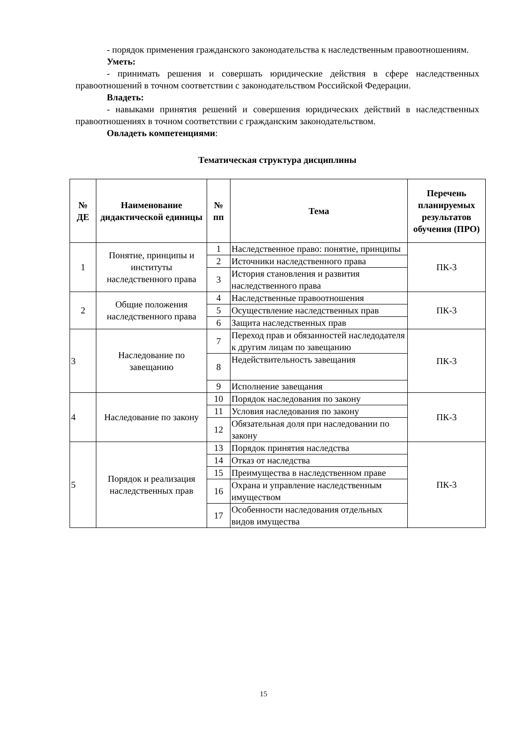- порядок применения гражданского законодательства к наследственным правоотношениям.
Уметь:
- принимать решения и совершать юридические действия в сфере наследственных правоотношений в точном соответствии с законодательством Российской Федерации.
Владеть:
- навыками принятия решений и совершения юридических действий в наследственных правоотношениях в точном соответствии с гражданским законодательством.
Овладеть компетенциями:
Тематическая структура дисциплины
| № ДЕ | Наименование дидактической единицы | № пп | Тема | Перечень планируемых результатов обучения (ПРО) |
| --- | --- | --- | --- | --- |
| 1 | Понятие, принципы и институты наследственного права | 1 | Наследственное право: понятие, принципы | ПК-3 |
| | | 2 | Источники наследственного права | |
| | | 3 | История становления и развития наследственного права | |
| 2 | Общие положения наследственного права | 4 | Наследственные правоотношения | ПК-3 |
| | | 5 | Осуществление наследственных прав | |
| | | 6 | Защита наследственных прав | |
| 3 | Наследование по завещанию | 7 | Переход прав и обязанностей наследодателя к другим лицам по завещанию | ПК-3 |
| | | 8 | Недействительность завещания | |
| | | 9 | Исполнение завещания | |
| 4 | Наследование по закону | 10 | Порядок наследования по закону | ПК-3 |
| | | 11 | Условия наследования по закону | |
| | | 12 | Обязательная доля при наследовании по закону | |
| 5 | Порядок и реализация наследственных прав | 13 | Порядок принятия наследства | ПК-3 |
| | | 14 | Отказ от наследства | |
| | | 15 | Преимущества в наследственном праве | |
| | | 16 | Охрана и управление наследственным имуществом | |
| | | 17 | Особенности наследования отдельных видов имущества | |
15